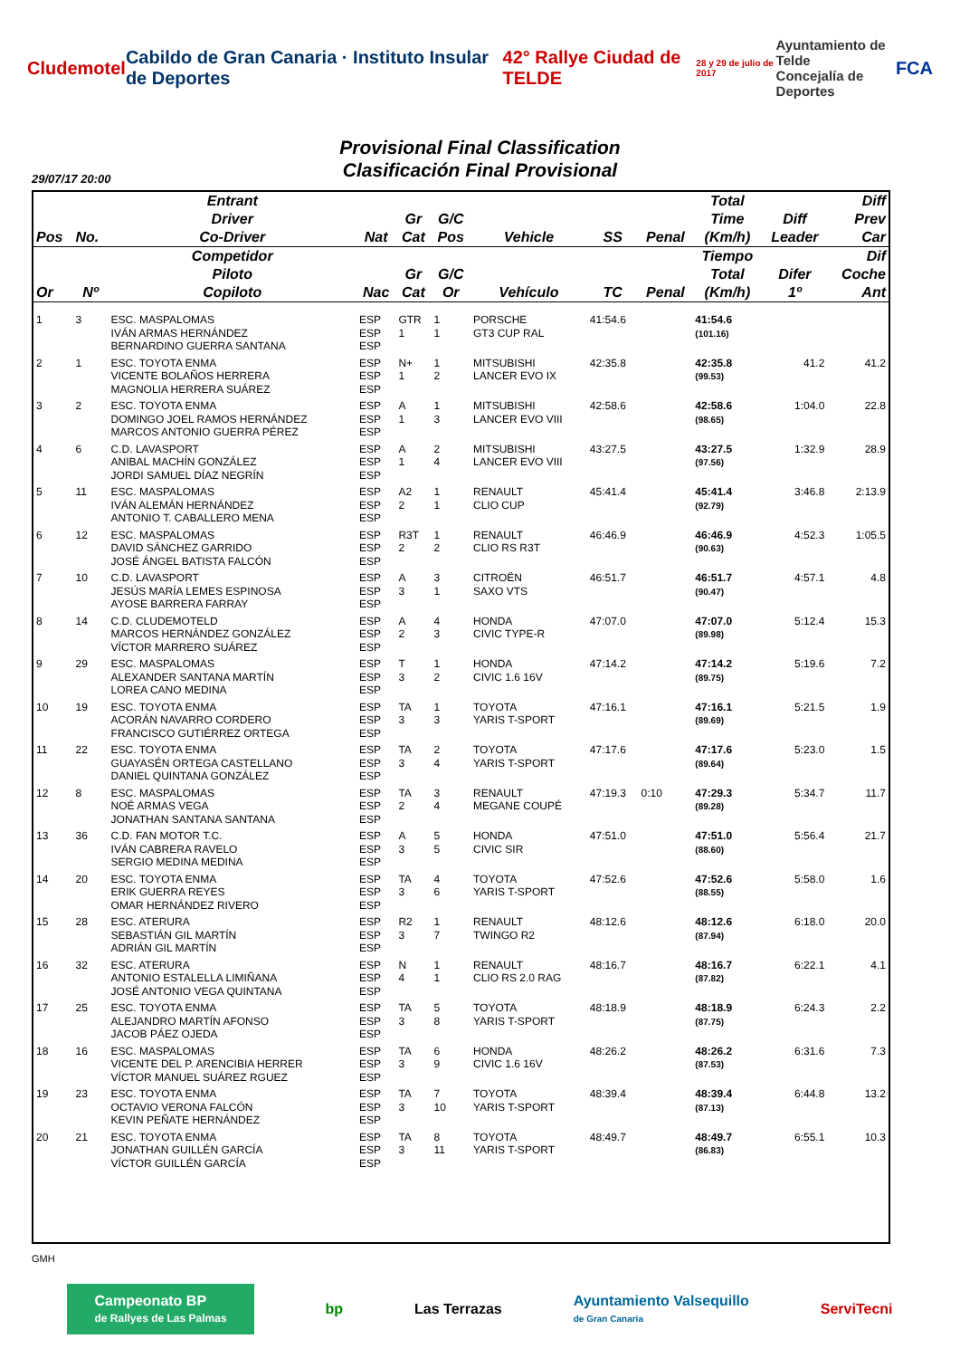Cludemotel
Cabildo de Gran Canaria · Instituto Insular de Deportes
42° Rallye Ciudad de TELDE
28 y 29 de julio de 2017
Ayuntamiento de Telde
Concejalía de Deportes
FCA
Provisional Final Classification
Clasificación Final Provisional
29/07/17 20:00
| Pos | No. | Entrant Driver Co-Driver | Nat | Gr Cat | G/C Pos | Vehicle | SS | Penal | Total Time (Km/h) | Diff Leader | Diff Prev Car |
| --- | --- | --- | --- | --- | --- | --- | --- | --- | --- | --- | --- |
| Or | Nº | Competidor Piloto Copiloto | Nac | Gr Cat | G/C Or | Vehículo | TC | Penal | Tiempo Total (Km/h) | Difer 1º | Dif Coche Ant |
| 1 | 3 | ESC. MASPALOMAS IVÁN ARMAS HERNÁNDEZ BERNARDINO GUERRA SANTANA | ESP ESP ESP | GTR 1 | 1 1 | PORSCHE GT3 CUP RAL | 41:54.6 | | 41:54.6 (101.16) | | |
| 2 | 1 | ESC. TOYOTA ENMA VICENTE BOLAÑOS HERRERA MAGNOLIA HERRERA SUÁREZ | ESP ESP ESP | N+ 1 | 1 2 | MITSUBISHI LANCER EVO IX | 42:35.8 | | 42:35.8 (99.53) | 41.2 | 41.2 |
| 3 | 2 | ESC. TOYOTA ENMA DOMINGO JOEL RAMOS HERNÁNDEZ MARCOS ANTONIO GUERRA PÉREZ | ESP ESP ESP | A 1 | 1 3 | MITSUBISHI LANCER EVO VIII | 42:58.6 | | 42:58.6 (98.65) | 1:04.0 | 22.8 |
| 4 | 6 | C.D. LAVASPORT ANIBAL MACHÍN GONZÁLEZ JORDI SAMUEL DÍAZ NEGRÍN | ESP ESP ESP | A 1 | 2 4 | MITSUBISHI LANCER EVO VIII | 43:27.5 | | 43:27.5 (97.56) | 1:32.9 | 28.9 |
| 5 | 11 | ESC. MASPALOMAS IVÁN ALEMÁN HERNÁNDEZ ANTONIO T. CABALLERO MENA | ESP ESP ESP | A2 2 | 1 1 | RENAULT CLIO CUP | 45:41.4 | | 45:41.4 (92.79) | 3:46.8 | 2:13.9 |
| 6 | 12 | ESC. MASPALOMAS DAVID SÁNCHEZ GARRIDO JOSÉ ÁNGEL BATISTA FALCÓN | ESP ESP ESP | R3T 2 | 1 2 | RENAULT CLIO RS R3T | 46:46.9 | | 46:46.9 (90.63) | 4:52.3 | 1:05.5 |
| 7 | 10 | C.D. LAVASPORT JESÚS MARÍA LEMES ESPINOSA AYOSE BARRERA FARRAY | ESP ESP ESP | A 3 | 3 1 | CITROËN SAXO VTS | 46:51.7 | | 46:51.7 (90.47) | 4:57.1 | 4.8 |
| 8 | 14 | C.D. CLUDEMOTELD MARCOS HERNÁNDEZ GONZÁLEZ VÍCTOR MARRERO SUÁREZ | ESP ESP ESP | A 2 | 4 3 | HONDA CIVIC TYPE-R | 47:07.0 | | 47:07.0 (89.98) | 5:12.4 | 15.3 |
| 9 | 29 | ESC. MASPALOMAS ALEXANDER SANTANA MARTÍN LOREA CANO MEDINA | ESP ESP ESP | T 3 | 1 2 | HONDA CIVIC 1.6 16V | 47:14.2 | | 47:14.2 (89.75) | 5:19.6 | 7.2 |
| 10 | 19 | ESC. TOYOTA ENMA ACORÁN NAVARRO CORDERO FRANCISCO GUTIÉRREZ ORTEGA | ESP ESP ESP | TA 3 | 1 3 | TOYOTA YARIS T-SPORT | 47:16.1 | | 47:16.1 (89.69) | 5:21.5 | 1.9 |
| 11 | 22 | ESC. TOYOTA ENMA GUAYASÉN ORTEGA CASTELLANO DANIEL QUINTANA GONZÁLEZ | ESP ESP ESP | TA 3 | 2 4 | TOYOTA YARIS T-SPORT | 47:17.6 | | 47:17.6 (89.64) | 5:23.0 | 1.5 |
| 12 | 8 | ESC. MASPALOMAS NOÉ ARMAS VEGA JONATHAN SANTANA SANTANA | ESP ESP ESP | TA 2 | 3 4 | RENAULT MEGANE COUPÉ | 47:19.3 | 0:10 | 47:29.3 (89.28) | 5:34.7 | 11.7 |
| 13 | 36 | C.D. FAN MOTOR T.C. IVÁN CABRERA RAVELO SERGIO MEDINA MEDINA | ESP ESP ESP | A 3 | 5 5 | HONDA CIVIC SIR | 47:51.0 | | 47:51.0 (88.60) | 5:56.4 | 21.7 |
| 14 | 20 | ESC. TOYOTA ENMA ERIK GUERRA REYES OMAR HERNÁNDEZ RIVERO | ESP ESP ESP | TA 3 | 4 6 | TOYOTA YARIS T-SPORT | 47:52.6 | | 47:52.6 (88.55) | 5:58.0 | 1.6 |
| 15 | 28 | ESC. ATERURA SEBASTIÁN GIL MARTÍN ADRIÁN GIL MARTÍN | ESP ESP ESP | R2 3 | 1 7 | RENAULT TWINGO R2 | 48:12.6 | | 48:12.6 (87.94) | 6:18.0 | 20.0 |
| 16 | 32 | ESC. ATERURA ANTONIO ESTALELLA LIMIÑANA JOSÉ ANTONIO VEGA QUINTANA | ESP ESP ESP | N 4 | 1 1 | RENAULT CLIO RS 2.0 RAG | 48:16.7 | | 48:16.7 (87.82) | 6:22.1 | 4.1 |
| 17 | 25 | ESC. TOYOTA ENMA ALEJANDRO MARTÍN AFONSO JACOB PÁEZ OJEDA | ESP ESP ESP | TA 3 | 5 8 | TOYOTA YARIS T-SPORT | 48:18.9 | | 48:18.9 (87.75) | 6:24.3 | 2.2 |
| 18 | 16 | ESC. MASPALOMAS VICENTE DEL P. ARENCIBIA HERRER VÍCTOR MANUEL SUÁREZ RGUEZ | ESP ESP ESP | TA 3 | 6 9 | HONDA CIVIC 1.6 16V | 48:26.2 | | 48:26.2 (87.53) | 6:31.6 | 7.3 |
| 19 | 23 | ESC. TOYOTA ENMA OCTAVIO VERONA FALCÓN KEVIN PEÑATE HERNÁNDEZ | ESP ESP ESP | TA 3 | 7 10 | TOYOTA YARIS T-SPORT | 48:39.4 | | 48:39.4 (87.13) | 6:44.8 | 13.2 |
| 20 | 21 | ESC. TOYOTA ENMA JONATHAN GUILLÉN GARCÍA VÍCTOR GUILLÉN GARCÍA | ESP ESP ESP | TA 3 | 8 11 | TOYOTA YARIS T-SPORT | 48:49.7 | | 48:49.7 (86.83) | 6:55.1 | 10.3 |
GMH
Campeonato BP
de Rallyes de Las Palmas
bp Las Terrazas
Ayuntamiento Valsequillo
de Gran Canaria
ServiTecni